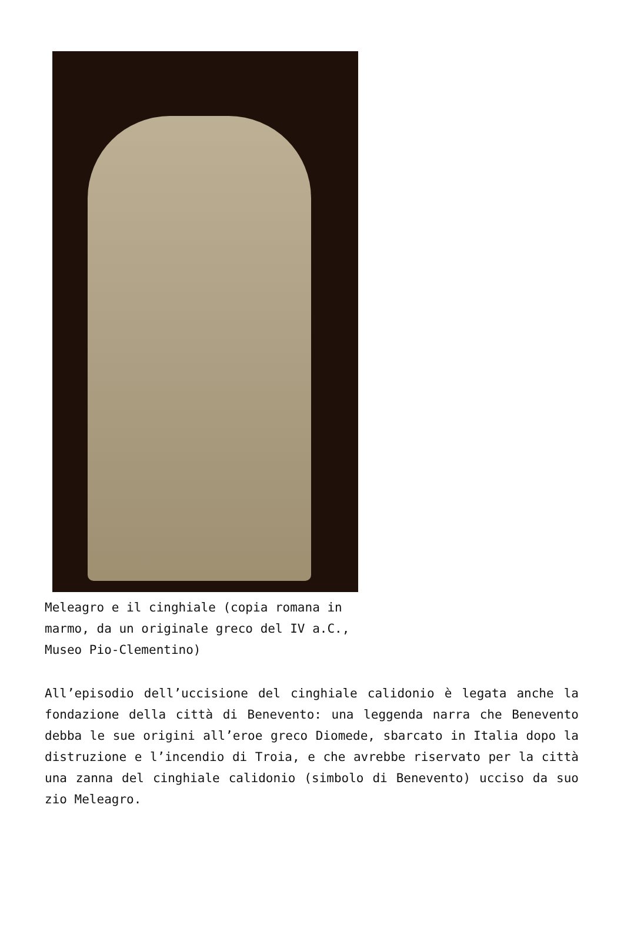Meleagro e il cinghiale (copia romana in marmo, da un originale greco del IV a.C., Museo Pio-Clementino)
All’episodio dell’uccisione del cinghiale calidonio è legata anche la fondazione della città di Benevento: una leggenda narra che Benevento debba le sue origini all’eroe greco Diomede, sbarcato in Italia dopo la distruzione e l’incendio di Troia, e che avrebbe riservato per la città una zanna del cinghiale calidonio (simbolo di Benevento) ucciso da suo zio Meleagro.